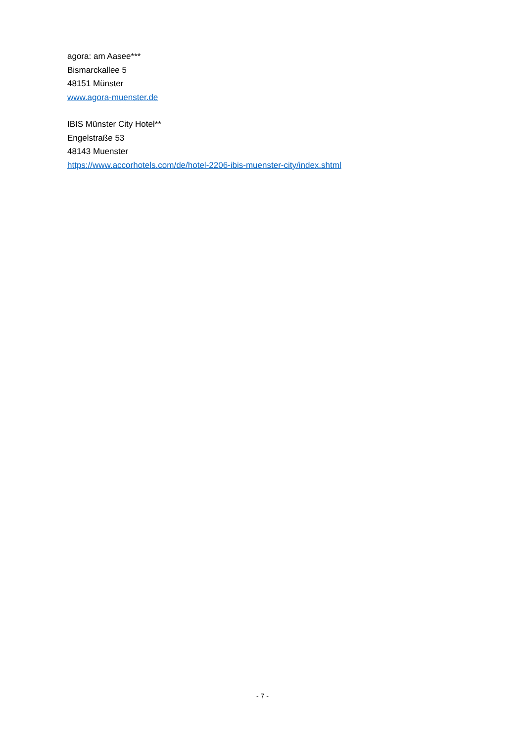agora: am Aasee***
Bismarckallee 5
48151 Münster
www.agora-muenster.de
IBIS Münster City Hotel**
Engelstraße 53
48143 Muenster
https://www.accorhotels.com/de/hotel-2206-ibis-muenster-city/index.shtml
- 7 -